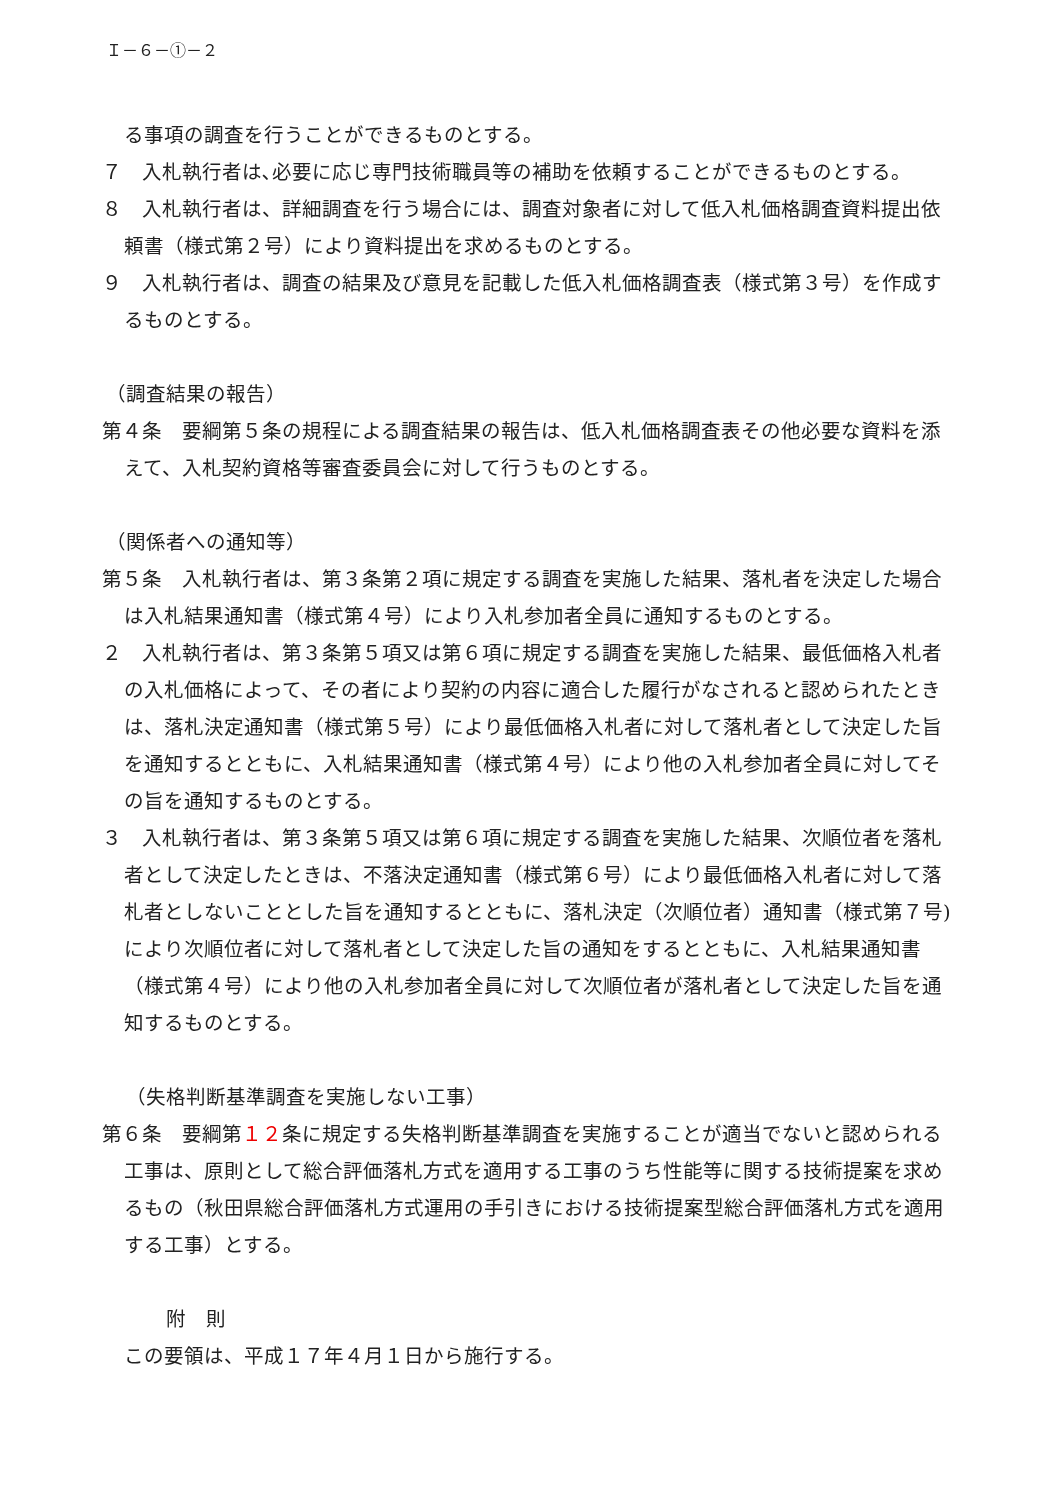Ｉ－６－①－２
る事項の調査を行うことができるものとする。
７　入札執行者は､必要に応じ専門技術職員等の補助を依頼することができるものとする。
８　入札執行者は、詳細調査を行う場合には、調査対象者に対して低入札価格調査資料提出依頼書（様式第２号）により資料提出を求めるものとする。
９　入札執行者は、調査の結果及び意見を記載した低入札価格調査表（様式第３号）を作成するものとする。
（調査結果の報告）
第４条　要綱第５条の規程による調査結果の報告は、低入札価格調査表その他必要な資料を添えて、入札契約資格等審査委員会に対して行うものとする。
（関係者への通知等）
第５条　入札執行者は、第３条第２項に規定する調査を実施した結果、落札者を決定した場合は入札結果通知書（様式第４号）により入札参加者全員に通知するものとする。
２　入札執行者は、第３条第５項又は第６項に規定する調査を実施した結果、最低価格入札者の入札価格によって、その者により契約の内容に適合した履行がなされると認められたときは、落札決定通知書（様式第５号）により最低価格入札者に対して落札者として決定した旨を通知するとともに、入札結果通知書（様式第４号）により他の入札参加者全員に対してその旨を通知するものとする。
３　入札執行者は、第３条第５項又は第６項に規定する調査を実施した結果、次順位者を落札者として決定したときは、不落決定通知書（様式第６号）により最低価格入札者に対して落札者としないこととした旨を通知するとともに、落札決定（次順位者）通知書（様式第７号)により次順位者に対して落札者として決定した旨の通知をするとともに、入札結果通知書（様式第４号）により他の入札参加者全員に対して次順位者が落札者として決定した旨を通知するものとする。
（失格判断基準調査を実施しない工事）
第６条　要綱第１２条に規定する失格判断基準調査を実施することが適当でないと認められる工事は、原則として総合評価落札方式を適用する工事のうち性能等に関する技術提案を求めるもの（秋田県総合評価落札方式運用の手引きにおける技術提案型総合評価落札方式を適用する工事）とする。
附　則
この要領は、平成１７年４月１日から施行する。